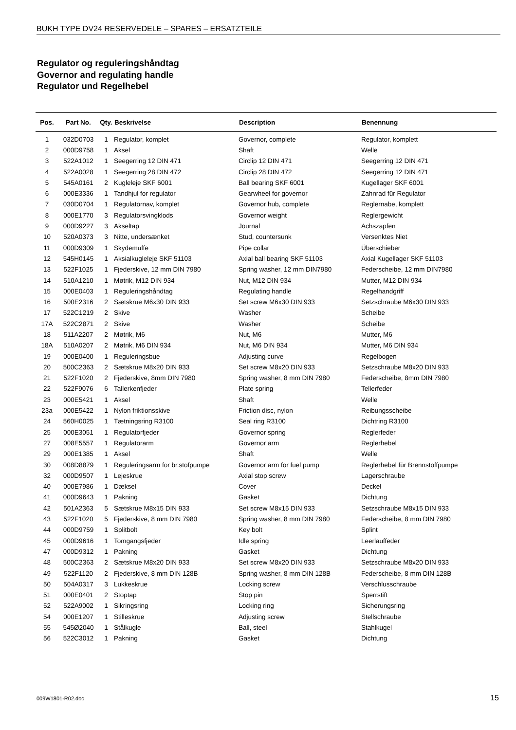BUKH TYPE DV24 RESERVEDELE – SPARES – ERSATZTEILE
Regulator og reguleringshåndtag
Governor and regulating handle
Regulator und Regelhebel
| Pos. | Part No. | Qty. | Beskrivelse | Description | Benennung |
| --- | --- | --- | --- | --- | --- |
| 1 | 032D0703 | 1 | Regulator, komplet | Governor, complete | Regulator, komplett |
| 2 | 000D9758 | 1 | Aksel | Shaft | Welle |
| 3 | 522A1012 | 1 | Seegerring 12 DIN 471 | Circlip 12 DIN 471 | Seegerring 12 DIN 471 |
| 4 | 522A0028 | 1 | Seegerring 28 DIN 472 | Circlip 28 DIN 472 | Seegerring 12 DIN 471 |
| 5 | 545A0161 | 2 | Kugleleje SKF 6001 | Ball bearing SKF 6001 | Kugellager SKF 6001 |
| 6 | 000E3336 | 1 | Tandhjul for regulator | Gearwheel for governor | Zahnrad für Regulator |
| 7 | 030D0704 | 1 | Regulatornav, komplet | Governor hub, complete | Reglernabe, komplett |
| 8 | 000E1770 | 3 | Regulatorsvingklods | Governor weight | Reglergewicht |
| 9 | 000D9227 | 3 | Akseltap | Journal | Achszapfen |
| 10 | 520A0373 | 3 | Nitte, undersænket | Stud, countersunk | Versenktes Niet |
| 11 | 000D9309 | 1 | Skydemuffe | Pipe collar | Überschieber |
| 12 | 545H0145 | 1 | Aksialkugleleje SKF 51103 | Axial ball bearing SKF 51103 | Axial Kugellager SKF 51103 |
| 13 | 522F1025 | 1 | Fjederskive, 12 mm DIN 7980 | Spring washer, 12 mm DIN7980 | Federscheibe, 12 mm DIN7980 |
| 14 | 510A1210 | 1 | Møtrik, M12 DIN 934 | Nut, M12 DIN 934 | Mutter, M12 DIN 934 |
| 15 | 000E0403 | 1 | Reguleringshåndtag | Regulating handle | Regelhandgriff |
| 16 | 500E2316 | 2 | Sætskrue M6x30 DIN 933 | Set screw M6x30 DIN 933 | Setzschraube M6x30 DIN 933 |
| 17 | 522C1219 | 2 | Skive | Washer | Scheibe |
| 17A | 522C2871 | 2 | Skive | Washer | Scheibe |
| 18 | 511A2207 | 2 | Møtrik, M6 | Nut, M6 | Mutter, M6 |
| 18A | 510A0207 | 2 | Møtrik, M6 DIN 934 | Nut, M6 DIN 934 | Mutter, M6 DIN 934 |
| 19 | 000E0400 | 1 | Reguleringsbue | Adjusting curve | Regelbogen |
| 20 | 500C2363 | 2 | Sætskrue M8x20 DIN 933 | Set screw M8x20 DIN 933 | Setzschraube M8x20 DIN 933 |
| 21 | 522F1020 | 2 | Fjederskive, 8mm DIN 7980 | Spring washer, 8 mm DIN 7980 | Federscheibe, 8mm DIN 7980 |
| 22 | 522F9076 | 6 | Tallerkenfjeder | Plate spring | Tellerfeder |
| 23 | 000E5421 | 1 | Aksel | Shaft | Welle |
| 23a | 000E5422 | 1 | Nylon friktionsskive | Friction disc, nylon | Reibungsscheibe |
| 24 | 560H0025 | 1 | Tætningsring R3100 | Seal ring R3100 | Dichtring R3100 |
| 25 | 000E3051 | 1 | Regulatorfjeder | Governor spring | Reglerfeder |
| 27 | 008E5557 | 1 | Regulatorarm | Governor arm | Reglerhebel |
| 29 | 000E1385 | 1 | Aksel | Shaft | Welle |
| 30 | 008D8879 | 1 | Reguleringsarm for br.stofpumpe | Governor arm for fuel pump | Reglerhebel für Brennstoffpumpe |
| 32 | 000D9507 | 1 | Lejeskrue | Axial stop screw | Lagerschraube |
| 40 | 000E7986 | 1 | Dæksel | Cover | Deckel |
| 41 | 000D9643 | 1 | Pakning | Gasket | Dichtung |
| 42 | 501A2363 | 5 | Sætskrue M8x15 DIN 933 | Set screw M8x15 DIN 933 | Setzschraube M8x15 DIN 933 |
| 43 | 522F1020 | 5 | Fjederskive, 8 mm DIN 7980 | Spring washer, 8 mm DIN 7980 | Federscheibe, 8 mm DIN 7980 |
| 44 | 000D9759 | 1 | Splitbolt | Key bolt | Splint |
| 45 | 000D9616 | 1 | Tomgangsfjeder | Idle spring | Leerlauffeder |
| 47 | 000D9312 | 1 | Pakning | Gasket | Dichtung |
| 48 | 500C2363 | 2 | Sætskrue M8x20 DIN 933 | Set screw M8x20 DIN 933 | Setzschraube M8x20 DIN 933 |
| 49 | 522F1120 | 2 | Fjederskive, 8 mm DIN 128B | Spring washer, 8 mm DIN 128B | Federscheibe, 8 mm DIN 128B |
| 50 | 504A0317 | 3 | Lukkeskrue | Locking screw | Verschlusschraube |
| 51 | 000E0401 | 2 | Stoptap | Stop pin | Sperrstift |
| 52 | 522A9002 | 1 | Sikringsring | Locking ring | Sicherungsring |
| 54 | 000E1207 | 1 | Stilleskrue | Adjusting screw | Stellschraube |
| 55 | 545Ø2040 | 1 | Stålkugle | Ball, steel | Stahlkugel |
| 56 | 522C3012 | 1 | Pakning | Gasket | Dichtung |
009W1801-R02.doc 15